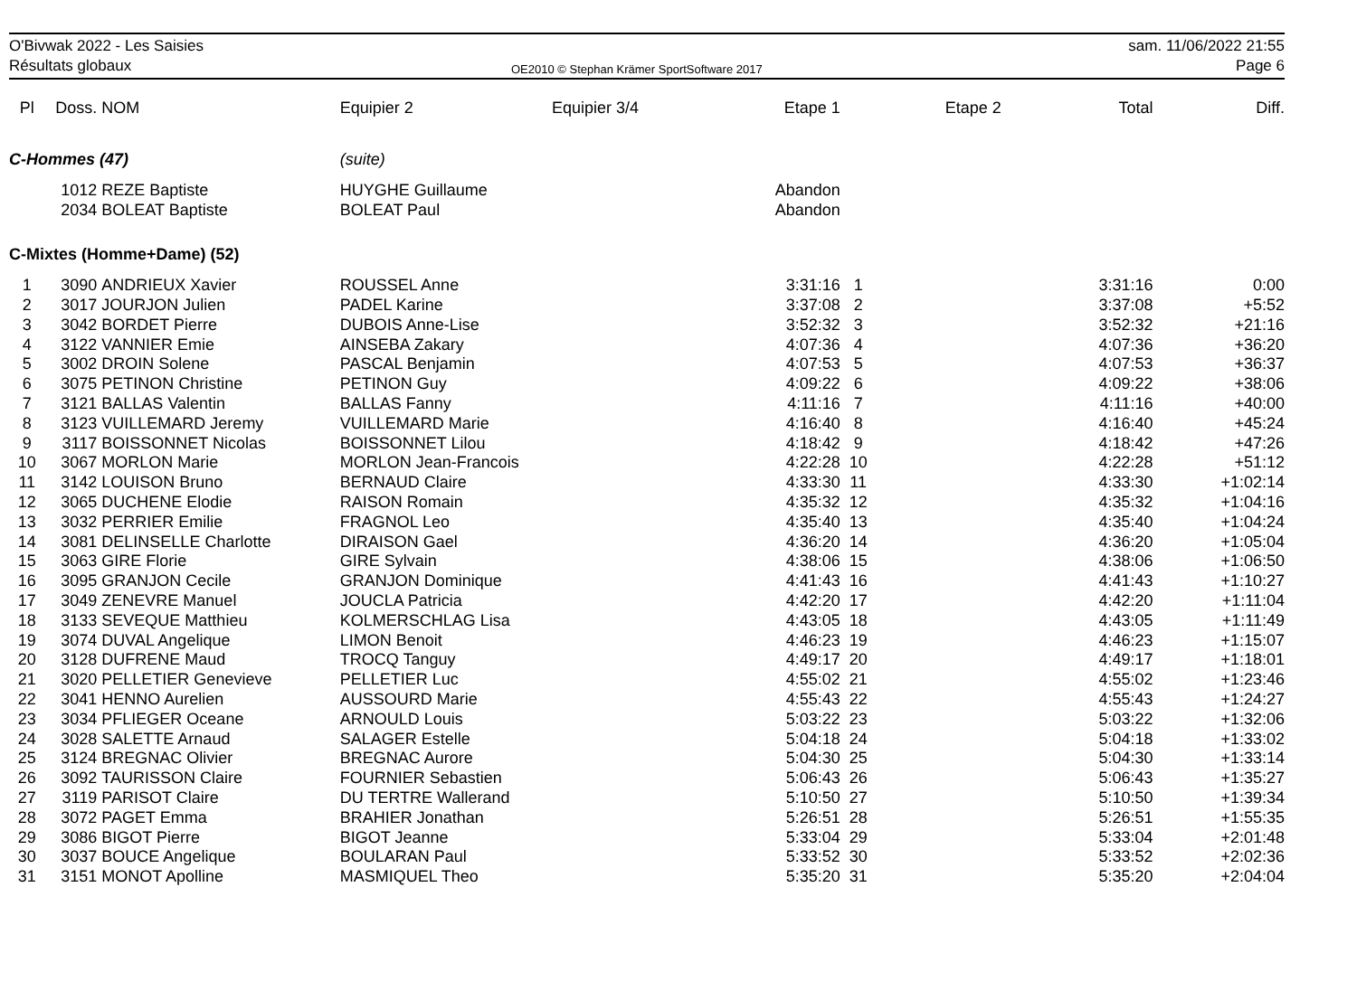O'Bivwak 2022 - Les Saisies
Résultats globaux
OE2010 © Stephan Krämer SportSoftware 2017
sam. 11/06/2022 21:55
Page 6
| Pl | Doss. | NOM | Equipier 2 | Equipier 3/4 | Etape 1 | | Etape 2 | Total | Diff. |
| --- | --- | --- | --- | --- | --- | --- | --- | --- | --- |
| C-Hommes (47) | | | (suite) | | | | | | |
| | 1012 | REZE Baptiste | HUYGHE Guillaume | | Abandon | | | | |
| | 2034 | BOLEAT Baptiste | BOLEAT Paul | | Abandon | | | | |
| C-Mixtes (Homme+Dame) (52) | | | | | | | | | |
| 1 | 3090 | ANDRIEUX Xavier | ROUSSEL Anne | | 3:31:16 | 1 | | 3:31:16 | 0:00 |
| 2 | 3017 | JOURJON Julien | PADEL Karine | | 3:37:08 | 2 | | 3:37:08 | +5:52 |
| 3 | 3042 | BORDET Pierre | DUBOIS Anne-Lise | | 3:52:32 | 3 | | 3:52:32 | +21:16 |
| 4 | 3122 | VANNIER Emie | AINSEBA Zakary | | 4:07:36 | 4 | | 4:07:36 | +36:20 |
| 5 | 3002 | DROIN Solene | PASCAL Benjamin | | 4:07:53 | 5 | | 4:07:53 | +36:37 |
| 6 | 3075 | PETINON Christine | PETINON Guy | | 4:09:22 | 6 | | 4:09:22 | +38:06 |
| 7 | 3121 | BALLAS Valentin | BALLAS Fanny | | 4:11:16 | 7 | | 4:11:16 | +40:00 |
| 8 | 3123 | VUILLEMARD Jeremy | VUILLEMARD Marie | | 4:16:40 | 8 | | 4:16:40 | +45:24 |
| 9 | 3117 | BOISSONNET Nicolas | BOISSONNET Lilou | | 4:18:42 | 9 | | 4:18:42 | +47:26 |
| 10 | 3067 | MORLON Marie | MORLON Jean-Francois | | 4:22:28 | 10 | | 4:22:28 | +51:12 |
| 11 | 3142 | LOUISON Bruno | BERNAUD Claire | | 4:33:30 | 11 | | 4:33:30 | +1:02:14 |
| 12 | 3065 | DUCHENE Elodie | RAISON Romain | | 4:35:32 | 12 | | 4:35:32 | +1:04:16 |
| 13 | 3032 | PERRIER Emilie | FRAGNOL Leo | | 4:35:40 | 13 | | 4:35:40 | +1:04:24 |
| 14 | 3081 | DELINSELLE Charlotte | DIRAISON Gael | | 4:36:20 | 14 | | 4:36:20 | +1:05:04 |
| 15 | 3063 | GIRE Florie | GIRE Sylvain | | 4:38:06 | 15 | | 4:38:06 | +1:06:50 |
| 16 | 3095 | GRANJON Cecile | GRANJON Dominique | | 4:41:43 | 16 | | 4:41:43 | +1:10:27 |
| 17 | 3049 | ZENEVRE Manuel | JOUCLA Patricia | | 4:42:20 | 17 | | 4:42:20 | +1:11:04 |
| 18 | 3133 | SEVEQUE Matthieu | KOLMERSCHLAG Lisa | | 4:43:05 | 18 | | 4:43:05 | +1:11:49 |
| 19 | 3074 | DUVAL Angelique | LIMON Benoit | | 4:46:23 | 19 | | 4:46:23 | +1:15:07 |
| 20 | 3128 | DUFRENE Maud | TROCQ Tanguy | | 4:49:17 | 20 | | 4:49:17 | +1:18:01 |
| 21 | 3020 | PELLETIER Genevieve | PELLETIER Luc | | 4:55:02 | 21 | | 4:55:02 | +1:23:46 |
| 22 | 3041 | HENNO Aurelien | AUSSOURD Marie | | 4:55:43 | 22 | | 4:55:43 | +1:24:27 |
| 23 | 3034 | PFLIEGER Oceane | ARNOULD Louis | | 5:03:22 | 23 | | 5:03:22 | +1:32:06 |
| 24 | 3028 | SALETTE Arnaud | SALAGER Estelle | | 5:04:18 | 24 | | 5:04:18 | +1:33:02 |
| 25 | 3124 | BREGNAC Olivier | BREGNAC Aurore | | 5:04:30 | 25 | | 5:04:30 | +1:33:14 |
| 26 | 3092 | TAURISSON Claire | FOURNIER Sebastien | | 5:06:43 | 26 | | 5:06:43 | +1:35:27 |
| 27 | 3119 | PARISOT Claire | DU TERTRE Wallerand | | 5:10:50 | 27 | | 5:10:50 | +1:39:34 |
| 28 | 3072 | PAGET Emma | BRAHIER Jonathan | | 5:26:51 | 28 | | 5:26:51 | +1:55:35 |
| 29 | 3086 | BIGOT Pierre | BIGOT Jeanne | | 5:33:04 | 29 | | 5:33:04 | +2:01:48 |
| 30 | 3037 | BOUCE Angelique | BOULARAN Paul | | 5:33:52 | 30 | | 5:33:52 | +2:02:36 |
| 31 | 3151 | MONOT Apolline | MASMIQUEL Theo | | 5:35:20 | 31 | | 5:35:20 | +2:04:04 |